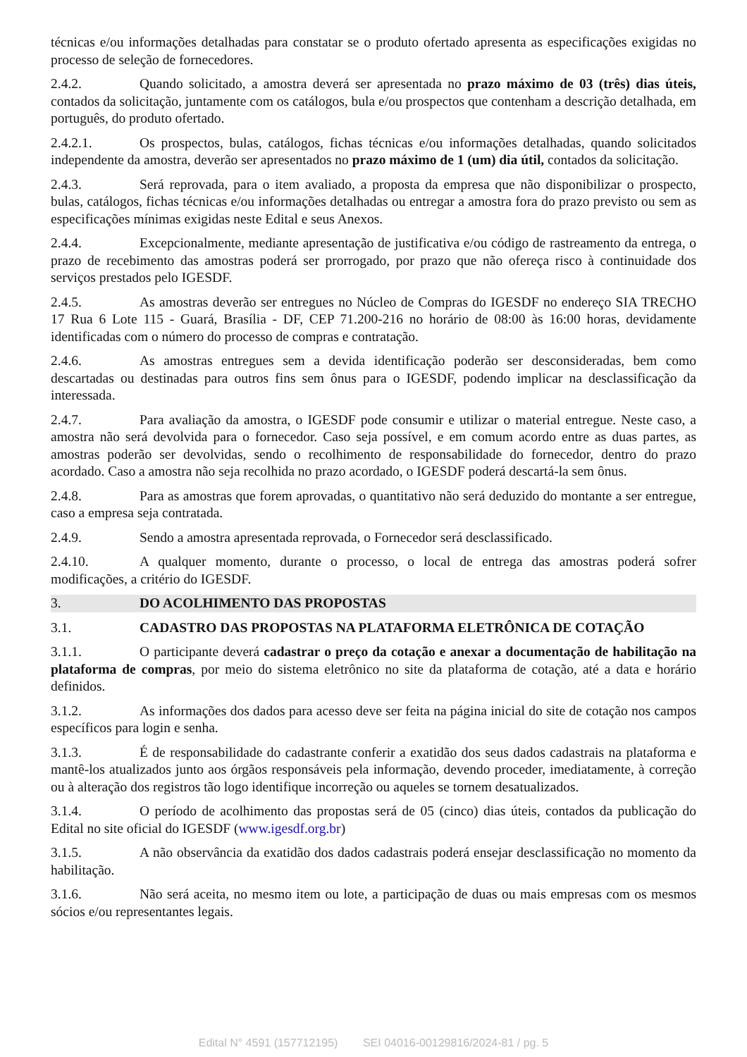técnicas e/ou informações detalhadas para constatar se o produto ofertado apresenta as especificações exigidas no processo de seleção de fornecedores.
2.4.2. Quando solicitado, a amostra deverá ser apresentada no prazo máximo de 03 (três) dias úteis, contados da solicitação, juntamente com os catálogos, bula e/ou prospectos que contenham a descrição detalhada, em português, do produto ofertado.
2.4.2.1. Os prospectos, bulas, catálogos, fichas técnicas e/ou informações detalhadas, quando solicitados independente da amostra, deverão ser apresentados no prazo máximo de 1 (um) dia útil, contados da solicitação.
2.4.3. Será reprovada, para o item avaliado, a proposta da empresa que não disponibilizar o prospecto, bulas, catálogos, fichas técnicas e/ou informações detalhadas ou entregar a amostra fora do prazo previsto ou sem as especificações mínimas exigidas neste Edital e seus Anexos.
2.4.4. Excepcionalmente, mediante apresentação de justificativa e/ou código de rastreamento da entrega, o prazo de recebimento das amostras poderá ser prorrogado, por prazo que não ofereça risco à continuidade dos serviços prestados pelo IGESDF.
2.4.5. As amostras deverão ser entregues no Núcleo de Compras do IGESDF no endereço SIA TRECHO 17 Rua 6 Lote 115 - Guará, Brasília - DF, CEP 71.200-216 no horário de 08:00 às 16:00 horas, devidamente identificadas com o número do processo de compras e contratação.
2.4.6. As amostras entregues sem a devida identificação poderão ser desconsideradas, bem como descartadas ou destinadas para outros fins sem ônus para o IGESDF, podendo implicar na desclassificação da interessada.
2.4.7. Para avaliação da amostra, o IGESDF pode consumir e utilizar o material entregue. Neste caso, a amostra não será devolvida para o fornecedor. Caso seja possível, e em comum acordo entre as duas partes, as amostras poderão ser devolvidas, sendo o recolhimento de responsabilidade do fornecedor, dentro do prazo acordado. Caso a amostra não seja recolhida no prazo acordado, o IGESDF poderá descartá-la sem ônus.
2.4.8. Para as amostras que forem aprovadas, o quantitativo não será deduzido do montante a ser entregue, caso a empresa seja contratada.
2.4.9. Sendo a amostra apresentada reprovada, o Fornecedor será desclassificado.
2.4.10. A qualquer momento, durante o processo, o local de entrega das amostras poderá sofrer modificações, a critério do IGESDF.
3. DO ACOLHIMENTO DAS PROPOSTAS
3.1. CADASTRO DAS PROPOSTAS NA PLATAFORMA ELETRÔNICA DE COTAÇÃO
3.1.1. O participante deverá cadastrar o preço da cotação e anexar a documentação de habilitação na plataforma de compras, por meio do sistema eletrônico no site da plataforma de cotação, até a data e horário definidos.
3.1.2. As informações dos dados para acesso deve ser feita na página inicial do site de cotação nos campos específicos para login e senha.
3.1.3. É de responsabilidade do cadastrante conferir a exatidão dos seus dados cadastrais na plataforma e mantê-los atualizados junto aos órgãos responsáveis pela informação, devendo proceder, imediatamente, à correção ou à alteração dos registros tão logo identifique incorreção ou aqueles se tornem desatualizados.
3.1.4. O período de acolhimento das propostas será de 05 (cinco) dias úteis, contados da publicação do Edital no site oficial do IGESDF (www.igesdf.org.br)
3.1.5. A não observância da exatidão dos dados cadastrais poderá ensejar desclassificação no momento da habilitação.
3.1.6. Não será aceita, no mesmo item ou lote, a participação de duas ou mais empresas com os mesmos sócios e/ou representantes legais.
Edital N° 4591 (157712195) SEI 04016-00129816/2024-81 / pg. 5